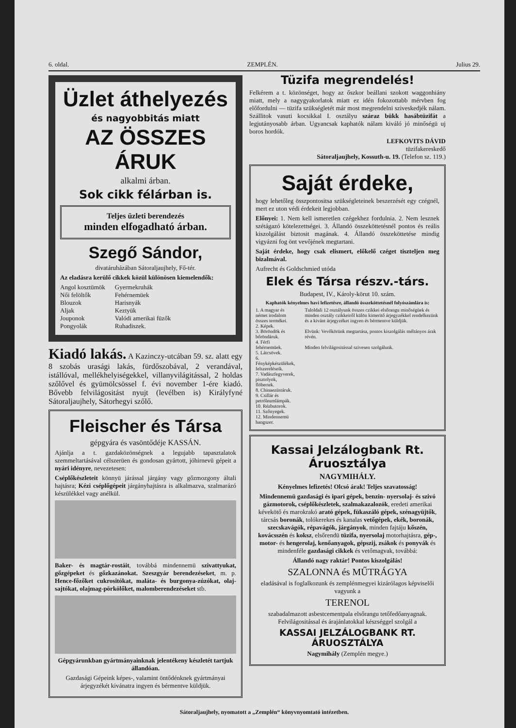6. oldal. ZEMPLÉN. Julius 29.
Üzlet áthelyezés
és nagyobbitás miatt
AZ ÖSSZES ÁRUK
alkalmi árban.
Sok cikk félárban is.
Teljes üzleti berendezés
minden elfogadható árban.
Szegő Sándor,
divatáruházában Sátoraljaujhely, Fő-tér.
Az eladásra kerülő cikkek közül különösen kiemelendők:
Angol kosztümök
Női felöltők
Blouzok
Aljak
Jouponok
Pongyolák
Gyermekruhák
Fehérnemüek
Harisnyák
Keztyük
Valódi amerikai füzők
Ruhadiszek.
Kiadó lakás. A Kazinczy-utcában 59. sz. alatt egy 8 szobás urasági lakás, fürdőszobával, 2 verandával, istállóval, mellékhelyiségekkel, villanyvilágitással, 2 holdas szőlővel és gyümölcsössel f. évi november 1-ére kiadó. Bővebb felvilágositást nyujt (levélben is) Királyfyné Sátoraljaujhely, Sátorhegyi szőlő.
Fleischer és Társa
gépgyára és vasöntődéje KASSÁN.
Ajánlja a t. gazdaközönségnek a legujabb tapasztalatok szemmeltartásával célszerüen és gondosan gyártott, jóhirnevü gépeit a nyári idényre, nevezetesen:
Cséplőkészleteit könnyü járással járgány vagy gőzmozgony általi hajtásra; Kézi cséplőgépeit járgányhajtásra is alkalmazva, szalmarázó készülékkel vagy anélkül.
Baker- és magtár-rostáit, továbbá mindennemü szivattyukat, gőzgépeket és gőzkazánokat. Szeszgyár berendezéseket, m. p. Hence-főzőket cukrositókat, maláta- és burgonya-zúzókat, olaj-sajtókat, olajmag-pörkölőket, malomberendezéseket stb.
Gépgyárunkban gyártmányainknak jelentékeny készletét tartjuk állandóan.
Gazdasági Gépeink képes-, valamint öntődénknek gyártmányai árjegyzékét kivánatra ingyen és bérmentve küldjük.
Tüzifa megrendelés!
Felkérem a t. közönséget, hogy az őszkor beállani szokott waggonhiány miatt, mely a nagygyakorlatok miatt ez idén fokozottabb mérvben fog előfordulni — tüzifa szükségletét már most megrendelni sziveskedjék nálam. Szállitok vasuti kocsikkal I. osztályu száraz bükk hasábtüzifát a legjutányosabb árban. Ugyancsak kaphatók nálam kiváló jó minőségü uj boros hordók.
LEFKOVITS DÁVID
tüzifakereskedő
Sátoraljaujhely, Kossuth-u. 19. (Telefon sz. 119.)
Saját érdeke,
hogy lehetőleg összpontositsa szükségleteinek beszerzését egy czégnél, mert ez uton védi érdekeit legjobban.
Előnyei: 1. Nem kell ismeretlen czégekhez fordulnia. 2. Nem lesznek szétágazó kötelezettségei. 3. Állandó összeköttetésnél pontos és reális kiszolgálást biztosit magának. 4. Állandó összeköttetése mindig vigyázni fog önt vevőjének megtartani.
Saját érdeke, hogy csak elismert, előkelő czéget tiszteljen meg bizalmával.
Aufrecht és Goldschmied utóda
Elek és Társa részv.-társ.
Budapest, IV., Károly-körut 10. szám.
Kaphatók kényelmes havi lefizetésre, állandó összeköttetésnél folyószámlára is:
1. A magyar és német irodalom összes termékei.
2. Képek.
3. Böröndök és bőrönd­áruk.
4. Férfi fehérnemüek.
5. Látcsövek.
6. Fényképkészülékek, felszereléseik.
7. Vadászfegyverek, pisztolyok, flóbertek.
8. Chinaezüstáruk.
9. Csillár és petróleumlámpák.
10. Rézbutorok.
11. Szőnyegek.
12. Mindennemü hangszer.
Tuloldali 12 osztályunk összes czikkei elsőrangu minőségüek és minden osztály czikkeiről külön kimeritő árjegyzékkel rendelkezünk és a kivánt árjegyzéket ingyen és bérmentve küldjük.
Elvünk: Vevőkörünk megtartása, pontos kiszolgálás méltányos árak révén.
Minden felvilágositással szivesen szolgálunk.
Kassai Jelzálogbank Rt. Áruosztálya
NAGYMIHÁLY.
Kényelmes lefizetés! Olcsó árak! Teljes szavatosság!
Mindennemü gazdasági és ipari gépek, benzin- nyersolaj- és szivó gázmotorok, cséplőkészletek, szalmakazalozók, eredeti amerikai kévekötő és marokrakó arató gépek, fükaszáló gépek, szénagyüjtők, tárcsás boronák, tolókerekes és kanalas vetőgépek, ekék, boronák, szecskavágók, répavágók, járgányok, minden fajtáju kőszén, kovácsszén és koksz, elsőrendü tüzifa, nyersolaj motorhajtásra, gép-, motor- és hengerolaj, kenőanyagok, gépszij, zsákok és ponyvák és mindenféle gazdasági cikkek és vetőmagvak, továbbá:
Állandó nagy raktár! Pontos kiszolgálás!
SZALONNA és MŰTRÁGYA
eladásával is foglalkozunk és zemplénmegyei kizárólagos képviselői vagyunk a
TERENOL
szabadalmazott asbestcementpala elsőrangu tetőfedőanyagnak. Felvilágositással és árajánlatokkal készséggel szolgál a
KASSAI JELZÁLOGBANK RT. ÁRUOSZTÁLYA
Nagymihály (Zemplén megye.)
Sátoraljaujhely, nyomatott a „Zemplén“ könyvnyomtató intézetben.